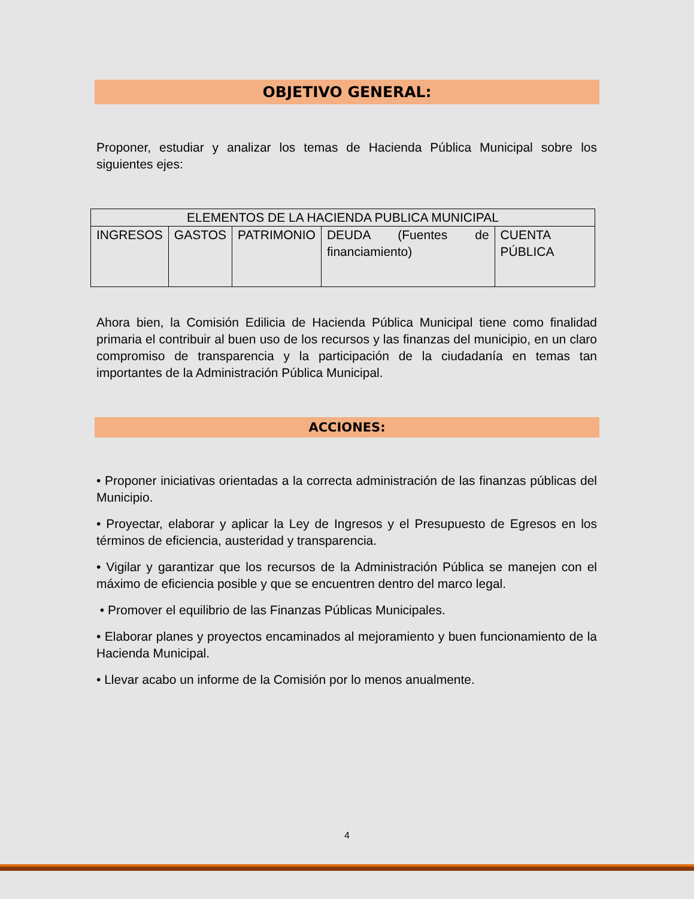OBJETIVO GENERAL:
Proponer, estudiar y analizar los temas de Hacienda Pública Municipal sobre los siguientes ejes:
| ELEMENTOS DE LA HACIENDA PUBLICA MUNICIPAL | | | | |
| INGRESOS | GASTOS | PATRIMONIO | DEUDA (Fuentes de financiamiento) | CUENTA PÚBLICA |
Ahora bien, la Comisión Edilicia de Hacienda Pública Municipal tiene como finalidad primaria el contribuir al buen uso de los recursos y las finanzas del municipio, en un claro compromiso de transparencia y la participación de la ciudadanía en temas tan importantes de la Administración Pública Municipal.
ACCIONES:
• Proponer iniciativas orientadas a la correcta administración de las finanzas públicas del Municipio.
• Proyectar, elaborar y aplicar la Ley de Ingresos y el Presupuesto de Egresos en los términos de eficiencia, austeridad y transparencia.
• Vigilar y garantizar que los recursos de la Administración Pública se manejen con el máximo de eficiencia posible y que se encuentren dentro del marco legal.
• Promover el equilibrio de las Finanzas Públicas Municipales.
• Elaborar planes y proyectos encaminados al mejoramiento y buen funcionamiento de la Hacienda Municipal.
• Llevar acabo un informe de la Comisión por lo menos anualmente.
4